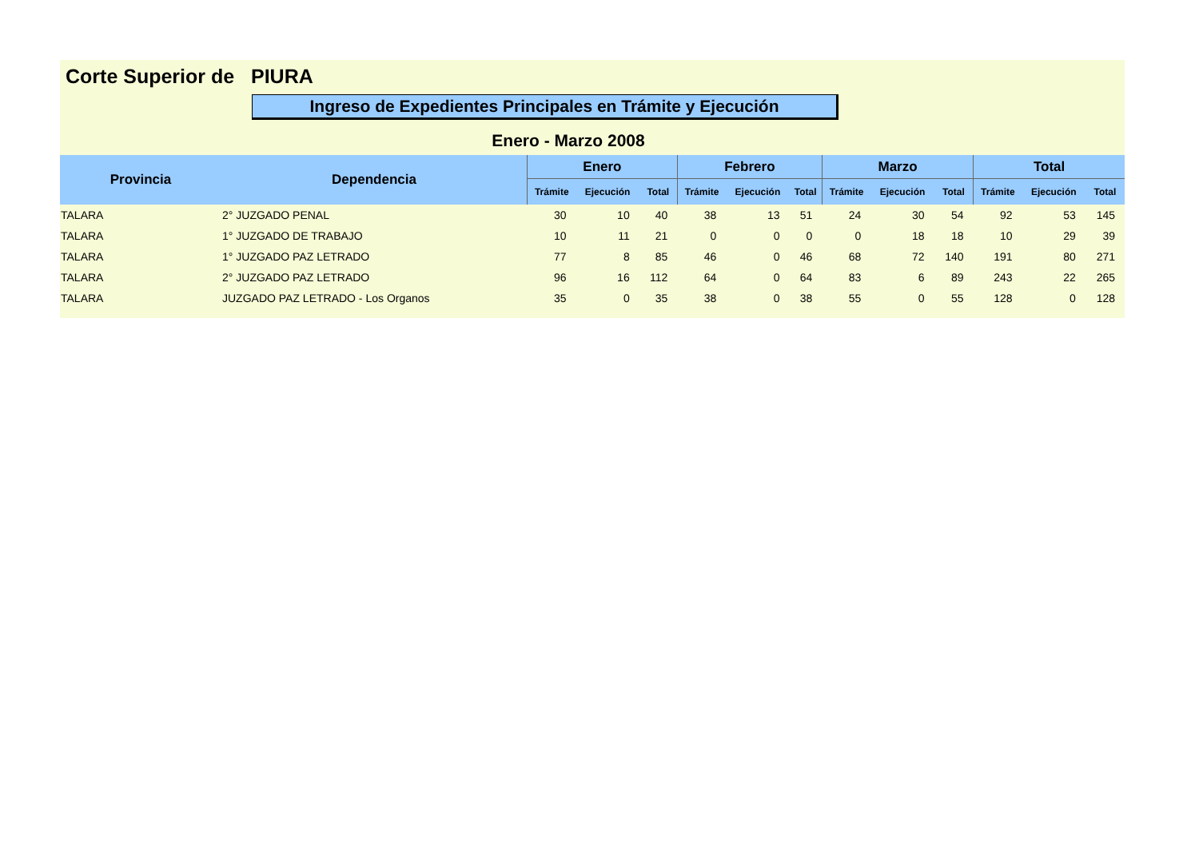Corte Superior de PIURA
Ingreso de Expedientes Principales en Trámite y Ejecución
Enero - Marzo 2008
| Provincia | Dependencia | Enero | | | Febrero | | | Marzo | | | Total | | |
| --- | --- | --- | --- | --- | --- | --- | --- | --- | --- | --- | --- | --- | --- |
| | | Trámite | Ejecución | Total | Trámite | Ejecución | Total | Trámite | Ejecución | Total | Trámite | Ejecución | Total |
| TALARA | 2° JUZGADO PENAL | 30 | 10 | 40 | 38 | 13 | 51 | 24 | 30 | 54 | 92 | 53 | 145 |
| TALARA | 1° JUZGADO DE TRABAJO | 10 | 11 | 21 | 0 | 0 | 0 | 0 | 18 | 18 | 10 | 29 | 39 |
| TALARA | 1° JUZGADO PAZ LETRADO | 77 | 8 | 85 | 46 | 0 | 46 | 68 | 72 | 140 | 191 | 80 | 271 |
| TALARA | 2° JUZGADO PAZ LETRADO | 96 | 16 | 112 | 64 | 0 | 64 | 83 | 6 | 89 | 243 | 22 | 265 |
| TALARA | JUZGADO PAZ LETRADO - Los Organos | 35 | 0 | 35 | 38 | 0 | 38 | 55 | 0 | 55 | 128 | 0 | 128 |